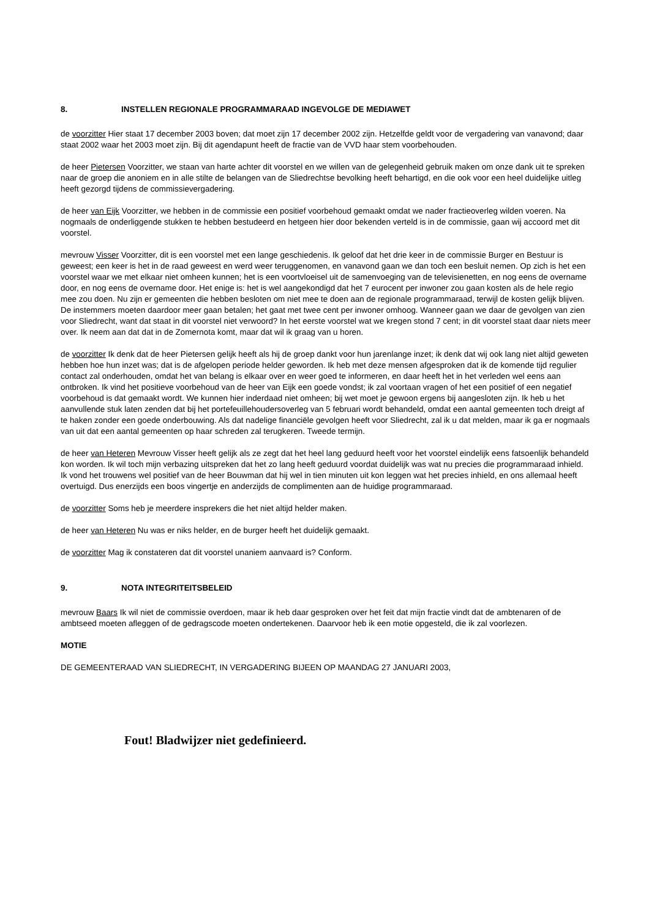8. INSTELLEN REGIONALE PROGRAMMARAAD INGEVOLGE DE MEDIAWET
de voorzitter Hier staat 17 december 2003 boven; dat moet zijn 17 december 2002 zijn. Hetzelfde geldt voor de vergadering van vanavond; daar staat 2002 waar het 2003 moet zijn. Bij dit agendapunt heeft de fractie van de VVD haar stem voorbehouden.
de heer Pietersen Voorzitter, we staan van harte achter dit voorstel en we willen van de gelegenheid gebruik maken om onze dank uit te spreken naar de groep die anoniem en in alle stilte de belangen van de Sliedrechtse bevolking heeft behartigd, en die ook voor een heel duidelijke uitleg heeft gezorgd tijdens de commissievergadering.
de heer van Eijk Voorzitter, we hebben in de commissie een positief voorbehoud gemaakt omdat we nader fractieoverleg wilden voeren. Na nogmaals de onderliggende stukken te hebben bestudeerd en hetgeen hier door bekenden verteld is in de commissie, gaan wij accoord met dit voorstel.
mevrouw Visser Voorzitter, dit is een voorstel met een lange geschiedenis. Ik geloof dat het drie keer in de commissie Burger en Bestuur is geweest; een keer is het in de raad geweest en werd weer teruggenomen, en vanavond gaan we dan toch een besluit nemen. Op zich is het een voorstel waar we met elkaar niet omheen kunnen; het is een voortvloeisel uit de samenvoeging van de televisienetten, en nog eens de overname door, en nog eens de overname door. Het enige is: het is wel aangekondigd dat het 7 eurocent per inwoner zou gaan kosten als de hele regio mee zou doen. Nu zijn er gemeenten die hebben besloten om niet mee te doen aan de regionale programmaraad, terwijl de kosten gelijk blijven. De instemmers moeten daardoor meer gaan betalen; het gaat met twee cent per inwoner omhoog. Wanneer gaan we daar de gevolgen van zien voor Sliedrecht, want dat staat in dit voorstel niet verwoord? In het eerste voorstel wat we kregen stond 7 cent; in dit voorstel staat daar niets meer over. Ik neem aan dat dat in de Zomernota komt, maar dat wil ik graag van u horen.
de voorzitter Ik denk dat de heer Pietersen gelijk heeft als hij de groep dankt voor hun jarenlange inzet; ik denk dat wij ook lang niet altijd geweten hebben hoe hun inzet was; dat is de afgelopen periode helder geworden. Ik heb met deze mensen afgesproken dat ik de komende tijd regulier contact zal onderhouden, omdat het van belang is elkaar over en weer goed te informeren, en daar heeft het in het verleden wel eens aan ontbroken. Ik vind het positieve voorbehoud van de heer van Eijk een goede vondst; ik zal voortaan vragen of het een positief of een negatief voorbehoud is dat gemaakt wordt. We kunnen hier inderdaad niet omheen; bij wet moet je gewoon ergens bij aangesloten zijn. Ik heb u het aanvullende stuk laten zenden dat bij het portefeuillehoudersoverleg van 5 februari wordt behandeld, omdat een aantal gemeenten toch dreigt af te haken zonder een goede onderbouwing. Als dat nadelige financiële gevolgen heeft voor Sliedrecht, zal ik u dat melden, maar ik ga er nogmaals van uit dat een aantal gemeenten op haar schreden zal terugkeren. Tweede termijn.
de heer van Heteren Mevrouw Visser heeft gelijk als ze zegt dat het heel lang geduurd heeft voor het voorstel eindelijk eens fatsoenlijk behandeld kon worden. Ik wil toch mijn verbazing uitspreken dat het zo lang heeft geduurd voordat duidelijk was wat nu precies die programmaraad inhield. Ik vond het trouwens wel positief van de heer Bouwman dat hij wel in tien minuten uit kon leggen wat het precies inhield, en ons allemaal heeft overtuigd. Dus enerzijds een boos vingertje en anderzijds de complimenten aan de huidige programmaraad.
de voorzitter Soms heb je meerdere insprekers die het niet altijd helder maken.
de heer van Heteren Nu was er niks helder, en de burger heeft het duidelijk gemaakt.
de voorzitter Mag ik constateren dat dit voorstel unaniem aanvaard is? Conform.
9. NOTA INTEGRITEITSBELEID
mevrouw Baars Ik wil niet de commissie overdoen, maar ik heb daar gesproken over het feit dat mijn fractie vindt dat de ambtenaren of de ambtseed moeten afleggen of de gedragscode moeten ondertekenen. Daarvoor heb ik een motie opgesteld, die ik zal voorlezen.
MOTIE
DE GEMEENTERAAD VAN SLIEDRECHT, IN VERGADERING BIJEEN OP MAANDAG 27 JANUARI 2003,
Fout! Bladwijzer niet gedefinieerd.